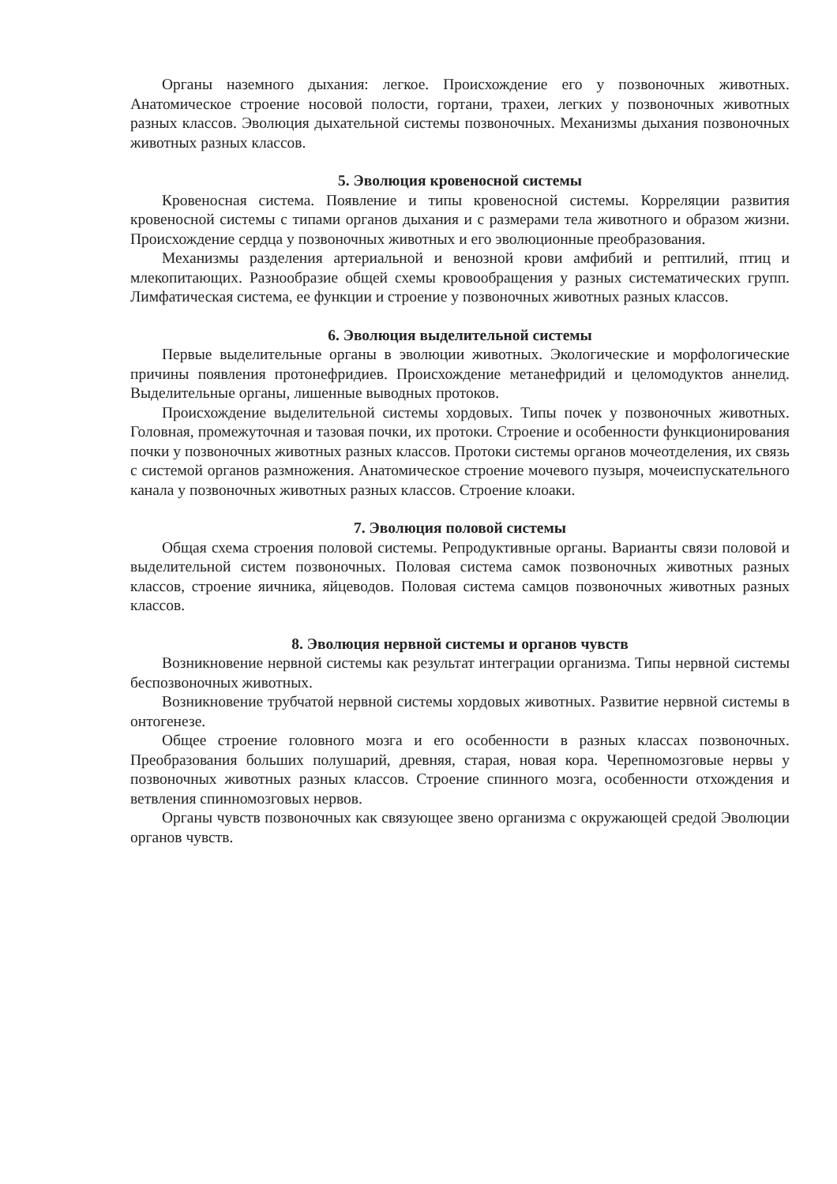Органы наземного дыхания: легкое. Происхождение его у позвоночных животных. Анатомическое строение носовой полости, гортани, трахеи, легких у позвоночных животных разных классов. Эволюция дыхательной системы позвоночных. Механизмы дыхания позвоночных животных разных классов.
5. Эволюция кровеносной системы
Кровеносная система. Появление и типы кровеносной системы. Корреляции развития кровеносной системы с типами органов дыхания и с размерами тела животного и образом жизни. Происхождение сердца у позвоночных животных и его эволюционные преобразования.
Механизмы разделения артериальной и венозной крови амфибий и рептилий, птиц и млекопитающих. Разнообразие общей схемы кровообращения у разных систематических групп. Лимфатическая система, ее функции и строение у позвоночных животных разных классов.
6. Эволюция выделительной системы
Первые выделительные органы в эволюции животных. Экологические и морфологические причины появления протонефридиев. Происхождение метанефридий и целомодуктов аннелид. Выделительные органы, лишенные выводных протоков.
Происхождение выделительной системы хордовых. Типы почек у позвоночных животных. Головная, промежуточная и тазовая почки, их протоки. Строение и особенности функционирования почки у позвоночных животных разных классов. Протоки системы органов мочеотделения, их связь с системой органов размножения. Анатомическое строение мочевого пузыря, мочеиспускательного канала у позвоночных животных разных классов. Строение клоаки.
7. Эволюция половой системы
Общая схема строения половой системы. Репродуктивные органы. Варианты связи половой и выделительной систем позвоночных. Половая система самок позвоночных животных разных классов, строение яичника, яйцеводов. Половая система самцов позвоночных животных разных классов.
8. Эволюция нервной системы и органов чувств
Возникновение нервной системы как результат интеграции организма. Типы нервной системы беспозвоночных животных.
Возникновение трубчатой нервной системы хордовых животных. Развитие нервной системы в онтогенезе.
Общее строение головного мозга и его особенности в разных классах позвоночных. Преобразования больших полушарий, древняя, старая, новая кора. Черепномозговые нервы у позвоночных животных разных классов. Строение спинного мозга, особенности отхождения и ветвления спинномозговых нервов.
Органы чувств позвоночных как связующее звено организма с окружающей средой Эволюции органов чувств.